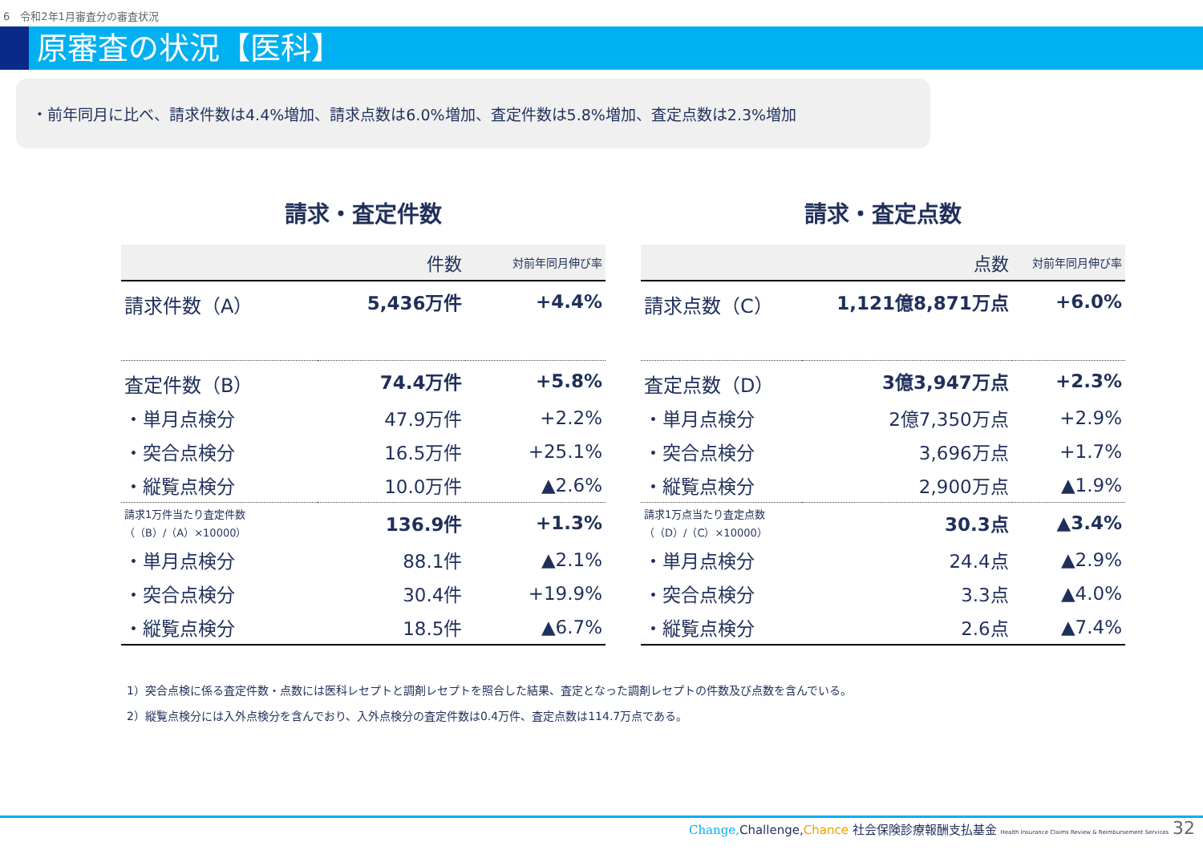6　令和2年1月審査分の審査状況
原審査の状況【医科】
・前年同月に比べ、請求件数は4.4%増加、請求点数は6.0%増加、査定件数は5.8%増加、査定点数は2.3%増加
請求・査定件数
| | 件数 | 対前年同月伸び率 |
| --- | --- | --- |
| 請求件数（A） | 5,436万件 | +4.4% |
| 査定件数（B） | 74.4万件 | +5.8% |
| ・単月点検分 | 47.9万件 | +2.2% |
| ・突合点検分 | 16.5万件 | +25.1% |
| ・縦覧点検分 | 10.0万件 | ▲2.6% |
| 請求1万件当たり査定件数 （（B）/（A）×10000） | 136.9件 | +1.3% |
| ・単月点検分 | 88.1件 | ▲2.1% |
| ・突合点検分 | 30.4件 | +19.9% |
| ・縦覧点検分 | 18.5件 | ▲6.7% |
請求・査定点数
| | 点数 | 対前年同月伸び率 |
| --- | --- | --- |
| 請求点数（C） | 1,121億8,871万点 | +6.0% |
| 査定点数（D） | 3億3,947万点 | +2.3% |
| ・単月点検分 | 2億7,350万点 | +2.9% |
| ・突合点検分 | 3,696万点 | +1.7% |
| ・縦覧点検分 | 2,900万点 | ▲1.9% |
| 請求1万点当たり査定点数 （（D）/（C）×10000） | 30.3点 | ▲3.4% |
| ・単月点検分 | 24.4点 | ▲2.9% |
| ・突合点検分 | 3.3点 | ▲4.0% |
| ・縦覧点検分 | 2.6点 | ▲7.4% |
1）突合点検に係る査定件数・点数には医科レセプトと調剤レセプトを照合した結果、査定となった調剤レセプトの件数及び点数を含んでいる。
2）縦覧点検分には入外点検分を含んでおり、入外点検分の査定件数は0.4万件、査定点数は114.7万点である。
Change, Challenge,Chance 社会保険診療報酬支払基金 Health Insurance Claims Review & Reimbursement Services 32